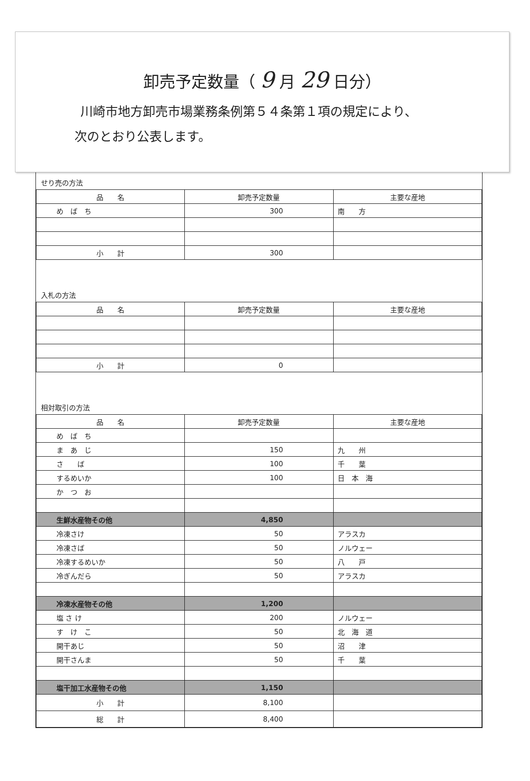卸売予定数量（ 9 月 29 日分）
川崎市地方卸売市場業務条例第５４条第１項の規定により、
次のとおり公表します。
せり売の方法
| 品 名 | 卸売予定数量 | 主要な産地 |
| --- | --- | --- |
| め ば ち | 300 | 南 方 |
| 小 計 | 300 | |
入札の方法
| 品 名 | 卸売予定数量 | 主要な産地 |
| --- | --- | --- |
| 小 計 | 0 | |
相対取引の方法
| 品 名 | 卸売予定数量 | 主要な産地 |
| --- | --- | --- |
| め ば ち | | |
| ま あ じ | 150 | 九 州 |
| さ ば | 100 | 千 葉 |
| するめいか | 100 | 日 本 海 |
| か つ お | | |
| 生鮮水産物その他 | 4,850 | |
| 冷凍さけ | 50 | アラスカ |
| 冷凍さば | 50 | ノルウェー |
| 冷凍するめいか | 50 | 八 戸 |
| 冷ぎんだら | 50 | アラスカ |
| 冷凍水産物その他 | 1,200 | |
| 塩 さ け | 200 | ノルウェー |
| す け こ | 50 | 北 海 道 |
| 開干あじ | 50 | 沼 津 |
| 開干さんま | 50 | 千 葉 |
| 塩干加工水産物その他 | 1,150 | |
| 小 計 | 8,100 | |
| 総 計 | 8,400 | |